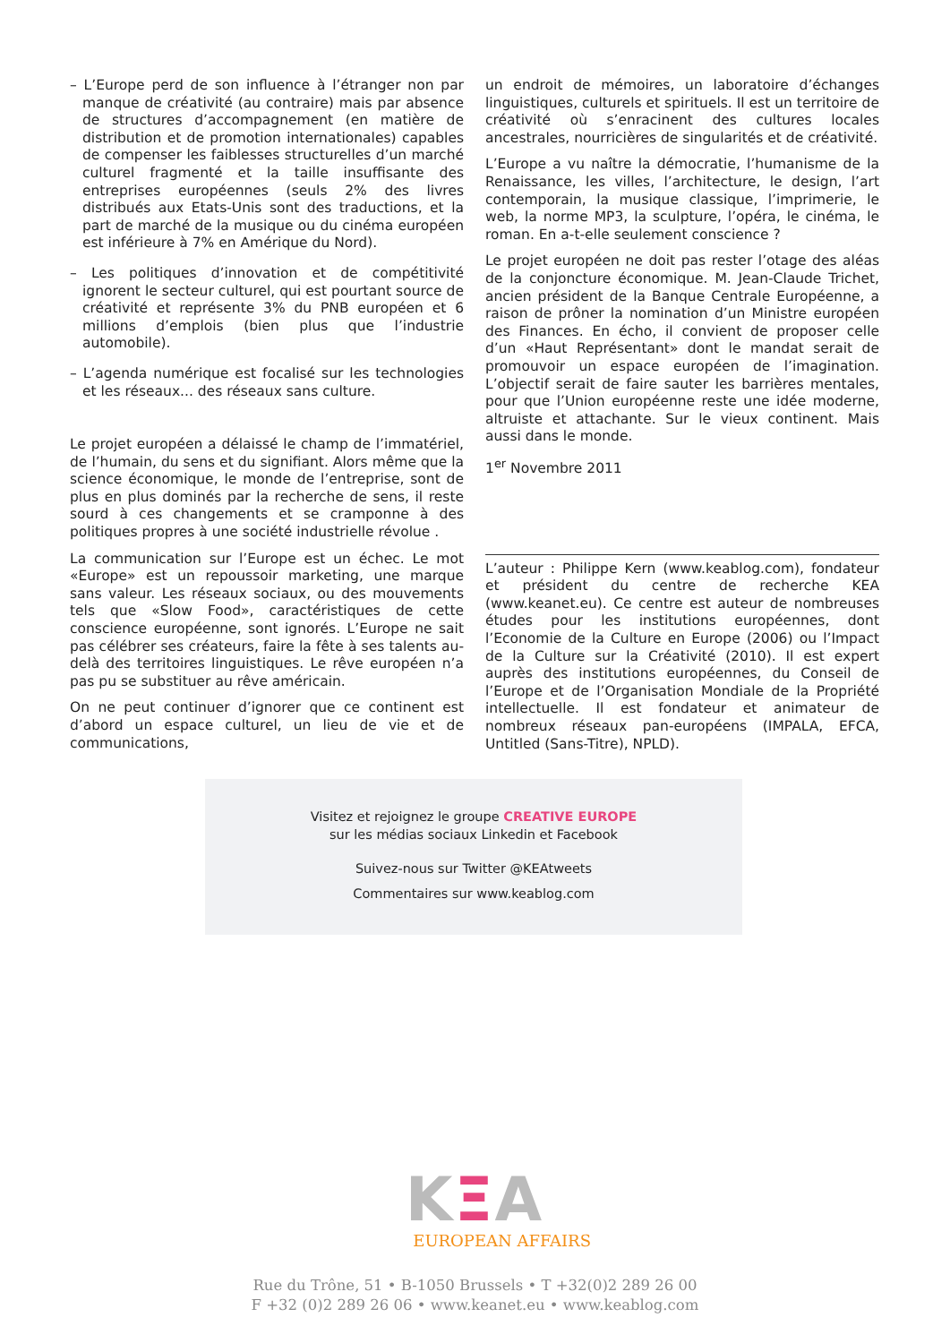– L’Europe perd de son influence à l’étranger non par manque de créativité (au contraire) mais par absence de structures d’accompagnement (en matière de distribution et de promotion internationales) capables de compenser les faiblesses structurelles d’un marché culturel fragmenté et la taille insuffisante des entreprises européennes (seuls 2% des livres distribués aux Etats-Unis sont des traductions, et la part de marché de la musique ou du cinéma européen est inférieure à 7% en Amérique du Nord).
– Les politiques d’innovation et de compétitivité ignorent le secteur culturel, qui est pourtant source de créativité et représente 3% du PNB européen et 6 millions d’emplois (bien plus que l’industrie automobile).
– L’agenda numérique est focalisé sur les technologies et les réseaux... des réseaux sans culture.
Le projet européen a délaissé le champ de l’immatériel, de l’humain, du sens et du signifiant. Alors même que la science économique, le monde de l’entreprise, sont de plus en plus dominés par la recherche de sens, il reste sourd à ces changements et se cramponne à des politiques propres à une société industrielle révolue .
La communication sur l’Europe est un échec. Le mot «Europe» est un repoussoir marketing, une marque sans valeur. Les réseaux sociaux, ou des mouvements tels que «Slow Food», caractéristiques de cette conscience européenne, sont ignorés. L’Europe ne sait pas célébrer ses créateurs, faire la fête à ses talents au-delà des territoires linguistiques. Le rêve européen n’a pas pu se substituer au rêve américain.
On ne peut continuer d’ignorer que ce continent est d’abord un espace culturel, un lieu de vie et de communications,
un endroit de mémoires, un laboratoire d’échanges linguistiques, culturels et spirituels. Il est un territoire de créativité où s’enracinent des cultures locales ancestrales, nourricières de singularités et de créativité.
L’Europe a vu naître la démocratie, l’humanisme de la Renaissance, les villes, l’architecture, le design, l’art contemporain, la musique classique, l’imprimerie, le web, la norme MP3, la sculpture, l’opéra, le cinéma, le roman. En a-t-elle seulement conscience ?
Le projet européen ne doit pas rester l’otage des aléas de la conjoncture économique. M. Jean-Claude Trichet, ancien président de la Banque Centrale Européenne, a raison de prôner la nomination d’un Ministre européen des Finances. En écho, il convient de proposer celle d’un «Haut Représentant» dont le mandat serait de promouvoir un espace européen de l’imagination. L’objectif serait de faire sauter les barrières mentales, pour que l’Union européenne reste une idée moderne, altruiste et attachante. Sur le vieux continent. Mais aussi dans le monde.
1<sup>er</sup> Novembre 2011
L’auteur : Philippe Kern (www.keablog.com), fondateur et président du centre de recherche KEA (www.keanet.eu). Ce centre est auteur de nombreuses études pour les institutions européennes, dont l’Economie de la Culture en Europe (2006) ou l’Impact de la Culture sur la Créativité (2010). Il est expert auprès des institutions européennes, du Conseil de l’Europe et de l’Organisation Mondiale de la Propriété intellectuelle. Il est fondateur et animateur de nombreux réseaux pan-européens (IMPALA, EFCA, Untitled (Sans-Titre), NPLD).
Visitez et rejoignez le groupe CREATIVE EUROPE
sur les médias sociaux Linkedin et Facebook
Suivez-nous sur Twitter @KEAtweets
Commentaires sur www.keablog.com
KΞA
EUROPEAN AFFAIRS
Rue du Trône, 51 • B-1050 Brussels • T +32(0)2 289 26 00
F +32 (0)2 289 26 06 • www.keanet.eu • www.keablog.com